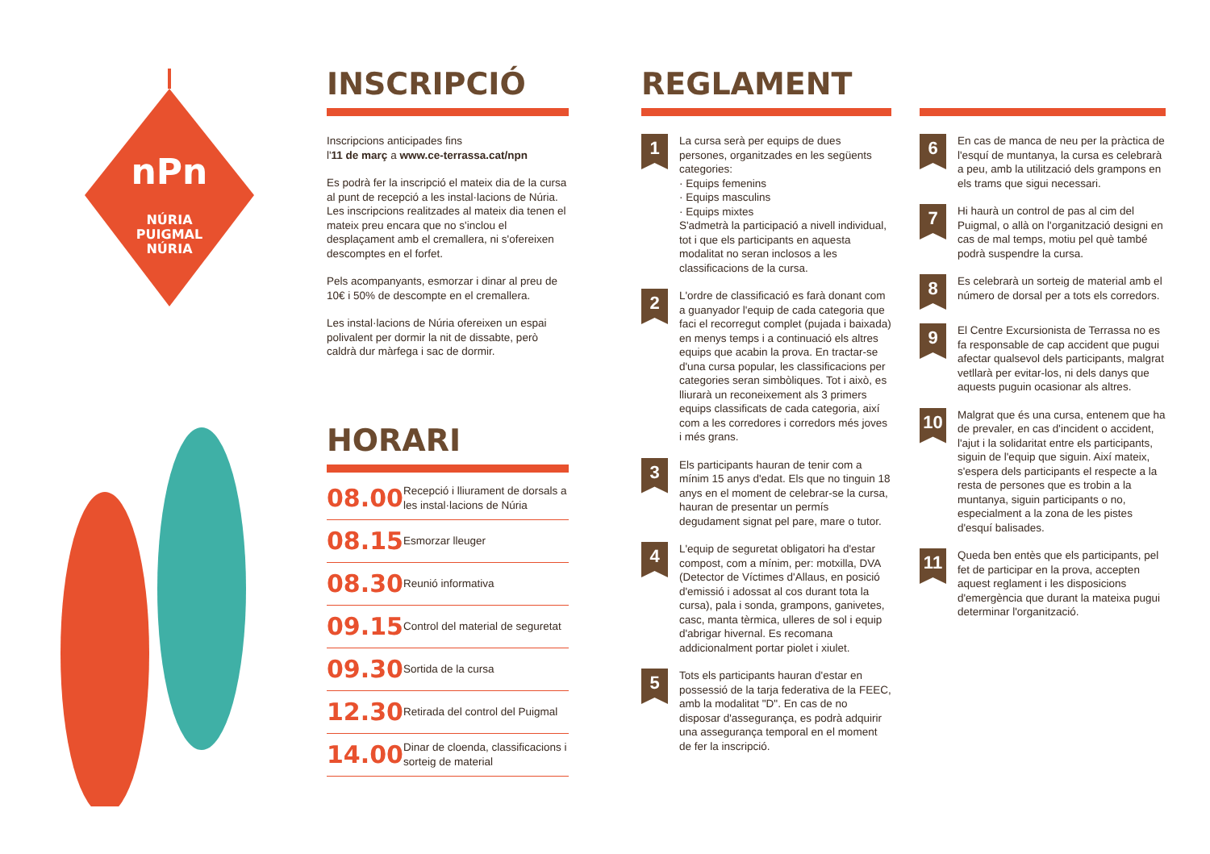nPn
NÚRIA
PUIGMAL
NÚRIA
INSCRIPCIÓ
Inscripcions anticipades fins
l'11 de març a www.ce-terrassa.cat/npn
Es podrà fer la inscripció el mateix dia de la cursa al punt de recepció a les instal·lacions de Núria. Les inscripcions realitzades al mateix dia tenen el mateix preu encara que no s'inclou el desplaçament amb el cremallera, ni s'ofereixen descomptes en el forfet.
Pels acompanyants, esmorzar i dinar al preu de 10€ i 50% de descompte en el cremallera.
Les instal·lacions de Núria ofereixen un espai polivalent per dormir la nit de dissabte, però caldrà dur màrfega i sac de dormir.
HORARI
| 08.00 | Recepció i lliurament de dorsals a les instal·lacions de Núria |
| 08.15 | Esmorzar lleuger |
| 08.30 | Reunió informativa |
| 09.15 | Control del material de seguretat |
| 09.30 | Sortida de la cursa |
| 12.30 | Retirada del control del Puigmal |
| 14.00 | Dinar de cloenda, classificacions i sorteig de material |
REGLAMENT
1
La cursa serà per equips de dues persones, organitzades en les següents categories:
· Equips femenins
· Equips masculins
· Equips mixtes
S'admetrà la participació a nivell individual, tot i que els participants en aquesta modalitat no seran inclosos a les classificacions de la cursa.
2
L'ordre de classificació es farà donant com a guanyador l'equip de cada categoria que faci el recorregut complet (pujada i baixada) en menys temps i a continuació els altres equips que acabin la prova. En tractar-se d'una cursa popular, les classificacions per categories seran simbòliques. Tot i això, es lliurarà un reconeixement als 3 primers equips classificats de cada categoria, així com a les corredores i corredors més joves i més grans.
3
Els participants hauran de tenir com a mínim 15 anys d'edat. Els que no tinguin 18 anys en el moment de celebrar-se la cursa, hauran de presentar un permís degudament signat pel pare, mare o tutor.
4
L'equip de seguretat obligatori ha d'estar compost, com a mínim, per: motxilla, DVA (Detector de Víctimes d'Allaus, en posició d'emissió i adossat al cos durant tota la cursa), pala i sonda, grampons, ganivetes, casc, manta tèrmica, ulleres de sol i equip d'abrigar hivernal. Es recomana addicionalment portar piolet i xiulet.
5
Tots els participants hauran d'estar en possessió de la tarja federativa de la FEEC, amb la modalitat "D". En cas de no disposar d'assegurança, es podrà adquirir una assegurança temporal en el moment de fer la inscripció.
6
En cas de manca de neu per la pràctica de l'esquí de muntanya, la cursa es celebrarà a peu, amb la utilització dels grampons en els trams que sigui necessari.
7
Hi haurà un control de pas al cim del Puigmal, o allà on l'organització designi en cas de mal temps, motiu pel què també podrà suspendre la cursa.
8
Es celebrarà un sorteig de material amb el número de dorsal per a tots els corredors.
9
El Centre Excursionista de Terrassa no es fa responsable de cap accident que pugui afectar qualsevol dels participants, malgrat vetllarà per evitar-los, ni dels danys que aquests puguin ocasionar als altres.
10
Malgrat que és una cursa, entenem que ha de prevaler, en cas d'incident o accident, l'ajut i la solidaritat entre els participants, siguin de l'equip que siguin. Així mateix, s'espera dels participants el respecte a la resta de persones que es trobin a la muntanya, siguin participants o no, especialment a la zona de les pistes d'esquí balisades.
11
Queda ben entès que els participants, pel fet de participar en la prova, accepten aquest reglament i les disposicions d'emergència que durant la mateixa pugui determinar l'organització.